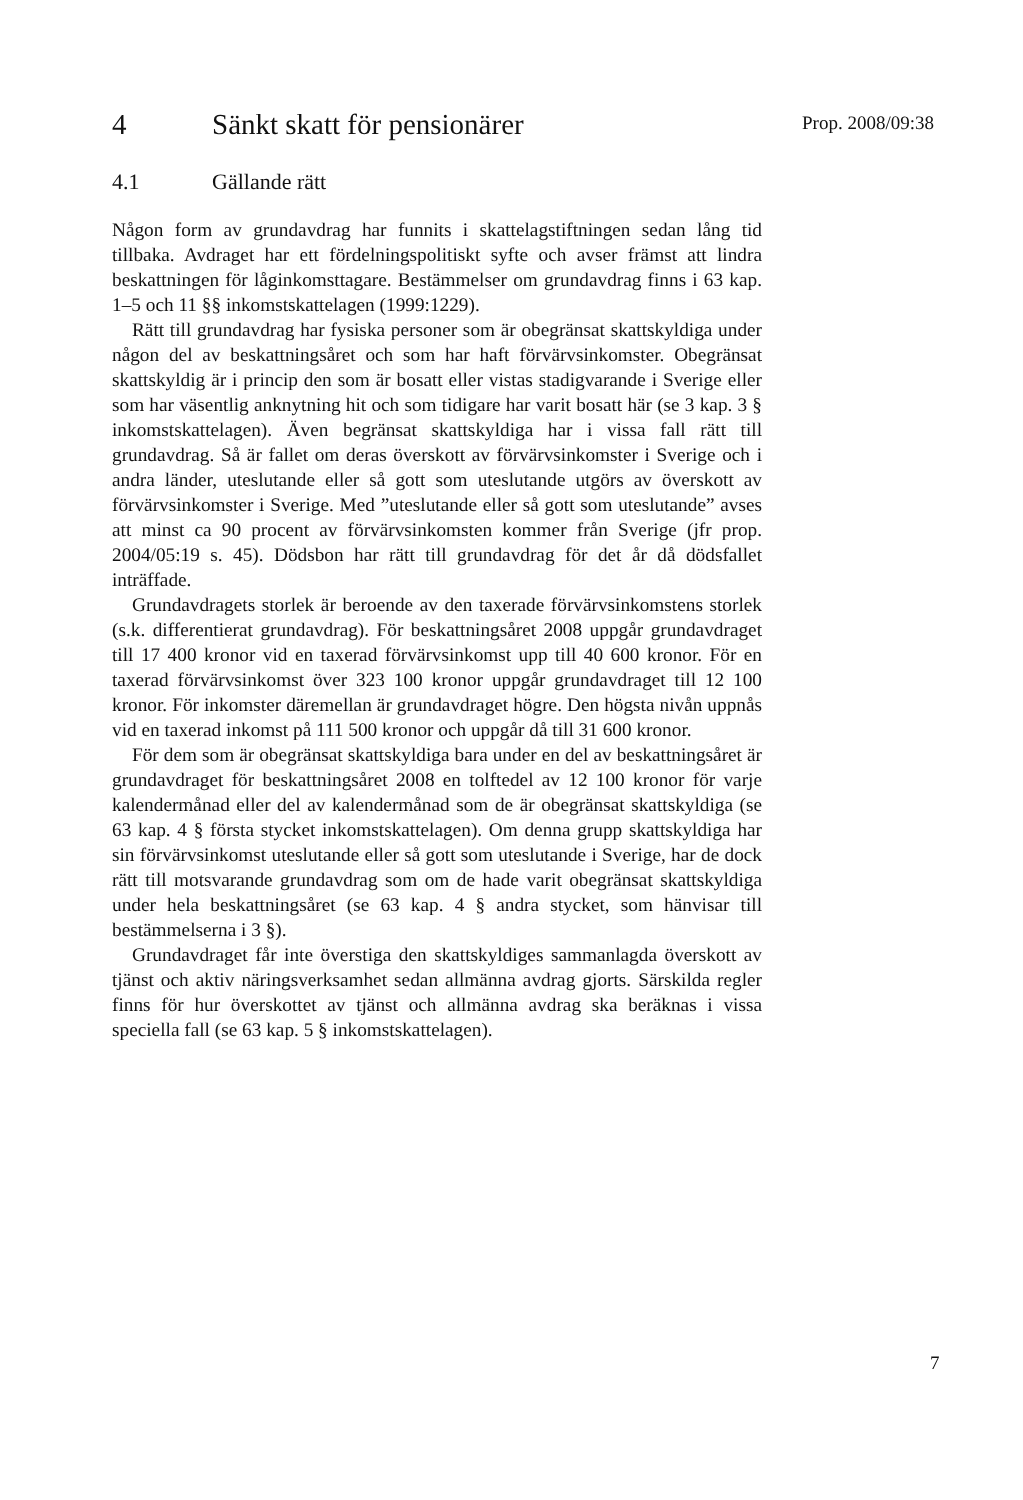4 Sänkt skatt för pensionärer
4.1 Gällande rätt
Någon form av grundavdrag har funnits i skattelagstiftningen sedan lång tid tillbaka. Avdraget har ett fördelningspolitiskt syfte och avser främst att lindra beskattningen för låginkomsttagare. Bestämmelser om grund­avdrag finns i 63 kap. 1–5 och 11 §§ inkomstskattelagen (1999:1229).
Rätt till grundavdrag har fysiska personer som är obegränsat skatt­skyldiga under någon del av beskattningsåret och som har haft förvärvs­inkomster. Obegränsat skattskyldig är i princip den som är bosatt eller vistas stadigvarande i Sverige eller som har väsentlig anknytning hit och som tidigare har varit bosatt här (se 3 kap. 3 § inkomstskattelagen). Även begränsat skattskyldiga har i vissa fall rätt till grundavdrag. Så är fallet om deras överskott av förvärvsinkomster i Sverige och i andra länder, uteslutande eller så gott som uteslutande utgörs av överskott av förvärvs­inkomster i Sverige. Med ”uteslutande eller så gott som uteslutande” avses att minst ca 90 procent av förvärvsinkomsten kommer från Sverige (jfr prop. 2004/05:19 s. 45). Dödsbon har rätt till grundavdrag för det år då dödsfallet inträffade.
Grundavdragets storlek är beroende av den taxerade förvärvs­inkomstens storlek (s.k. differentierat grundavdrag). För beskattningsåret 2008 uppgår grundavdraget till 17 400 kronor vid en taxerad förvärvsinkomst upp till 40 600 kronor. För en taxerad förvärvsinkomst över 323 100 kronor uppgår grundavdraget till 12 100 kronor. För inkomster däremellan är grundavdraget högre. Den högsta nivån uppnås vid en taxerad inkomst på 111 500 kronor och uppgår då till 31 600 kronor.
För dem som är obegränsat skattskyldiga bara under en del av beskatt­ningsåret är grundavdraget för beskattningsåret 2008 en tolftedel av 12 100 kronor för varje kalendermånad eller del av kalendermånad som de är obegränsat skattskyldiga (se 63 kap. 4 § första stycket inkomstskattelagen). Om denna grupp skattskyldiga har sin förvärvs­inkomst uteslutande eller så gott som uteslutande i Sverige, har de dock rätt till motsvarande grundavdrag som om de hade varit obegränsat skattskyldiga under hela beskattningsåret (se 63 kap. 4 § andra stycket, som hänvisar till bestämmelserna i 3 §).
Grundavdraget får inte överstiga den skattskyldiges sammanlagda överskott av tjänst och aktiv näringsverksamhet sedan allmänna avdrag gjorts. Särskilda regler finns för hur överskottet av tjänst och allmänna avdrag ska beräknas i vissa speciella fall (se 63 kap. 5 § inkomstskatte­lagen).
Prop. 2008/09:38
7